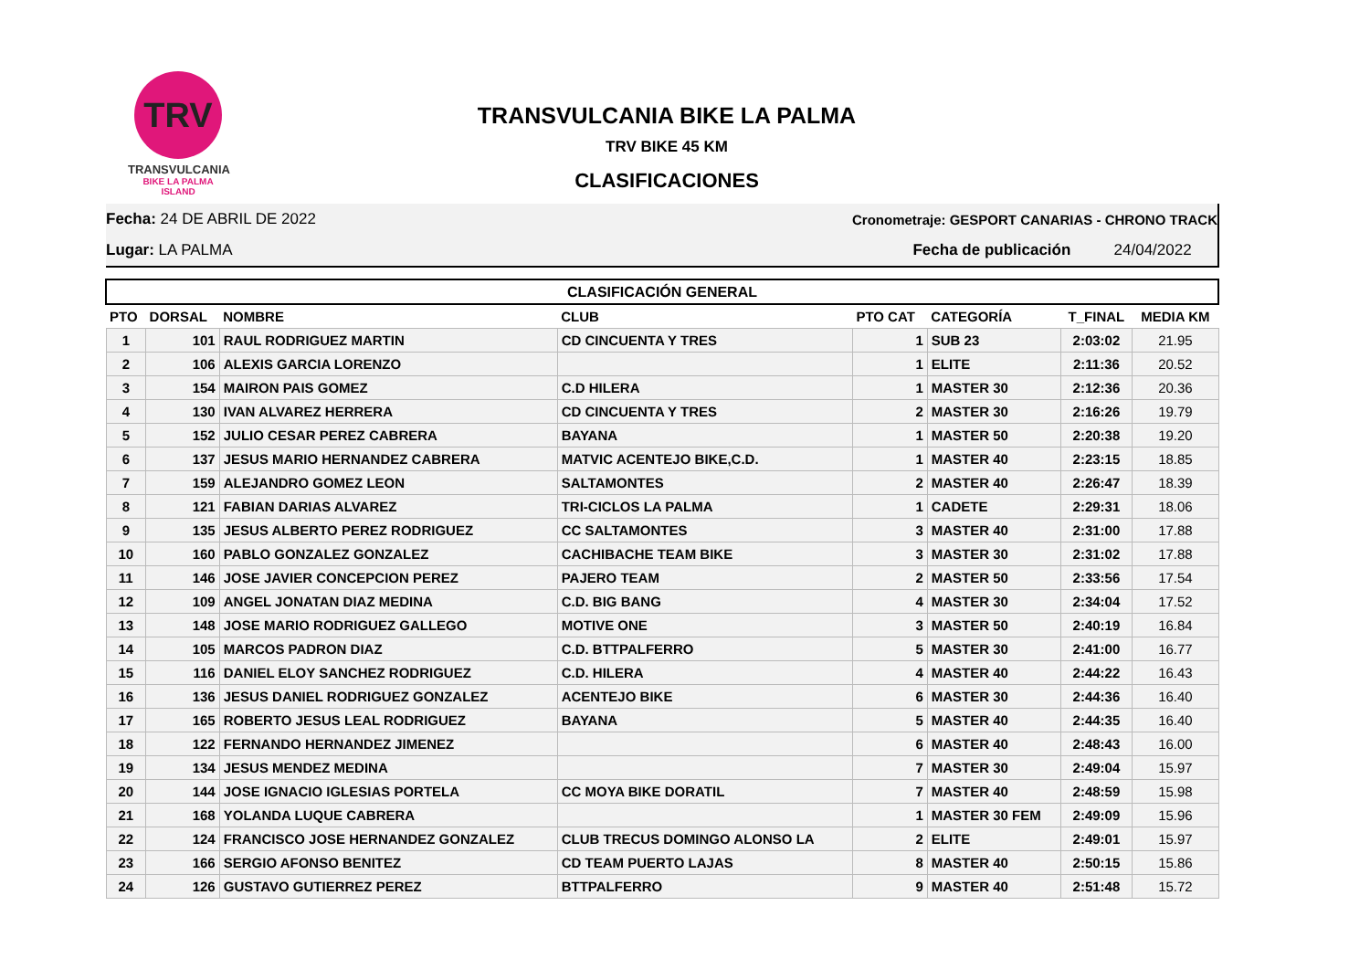TRV
TRANSVULCANIA
BIKE LA PALMA ISLAND
TRANSVULCANIA BIKE LA PALMA
TRV BIKE 45 KM
CLASIFICACIONES
Fecha: 24 DE ABRIL DE 2022 Cronometraje: GESPORT CANARIAS - CHRONO TRACK
Lugar: LA PALMA Fecha de publicación 24/04/2022
| CLASIFICACIÓN GENERAL | | | | | | | |
| --- | --- | --- | --- | --- | --- | --- | --- |
| PTO | DORSAL | NOMBRE | CLUB | PTO CAT | CATEGORÍA | T_FINAL | MEDIA KM |
| 1 | 101 | RAUL RODRIGUEZ MARTIN | CD CINCUENTA Y TRES | 1 | SUB 23 | 2:03:02 | 21.95 |
| 2 | 106 | ALEXIS GARCIA LORENZO | | 1 | ELITE | 2:11:36 | 20.52 |
| 3 | 154 | MAIRON PAIS GOMEZ | C.D HILERA | 1 | MASTER 30 | 2:12:36 | 20.36 |
| 4 | 130 | IVAN ALVAREZ HERRERA | CD CINCUENTA Y TRES | 2 | MASTER 30 | 2:16:26 | 19.79 |
| 5 | 152 | JULIO CESAR PEREZ CABRERA | BAYANA | 1 | MASTER 50 | 2:20:38 | 19.20 |
| 6 | 137 | JESUS MARIO HERNANDEZ CABRERA | MATVIC ACENTEJO BIKE,C.D. | 1 | MASTER 40 | 2:23:15 | 18.85 |
| 7 | 159 | ALEJANDRO GOMEZ LEON | SALTAMONTES | 2 | MASTER 40 | 2:26:47 | 18.39 |
| 8 | 121 | FABIAN DARIAS ALVAREZ | TRI-CICLOS LA PALMA | 1 | CADETE | 2:29:31 | 18.06 |
| 9 | 135 | JESUS ALBERTO PEREZ RODRIGUEZ | CC SALTAMONTES | 3 | MASTER 40 | 2:31:00 | 17.88 |
| 10 | 160 | PABLO GONZALEZ GONZALEZ | CACHIBACHE TEAM BIKE | 3 | MASTER 30 | 2:31:02 | 17.88 |
| 11 | 146 | JOSE JAVIER CONCEPCION PEREZ | PAJERO TEAM | 2 | MASTER 50 | 2:33:56 | 17.54 |
| 12 | 109 | ANGEL JONATAN DIAZ MEDINA | C.D. BIG BANG | 4 | MASTER 30 | 2:34:04 | 17.52 |
| 13 | 148 | JOSE MARIO RODRIGUEZ GALLEGO | MOTIVE ONE | 3 | MASTER 50 | 2:40:19 | 16.84 |
| 14 | 105 | MARCOS PADRON DIAZ | C.D. BTTPALFERRO | 5 | MASTER 30 | 2:41:00 | 16.77 |
| 15 | 116 | DANIEL ELOY SANCHEZ RODRIGUEZ | C.D. HILERA | 4 | MASTER 40 | 2:44:22 | 16.43 |
| 16 | 136 | JESUS DANIEL RODRIGUEZ GONZALEZ | ACENTEJO BIKE | 6 | MASTER 30 | 2:44:36 | 16.40 |
| 17 | 165 | ROBERTO JESUS LEAL RODRIGUEZ | BAYANA | 5 | MASTER 40 | 2:44:35 | 16.40 |
| 18 | 122 | FERNANDO HERNANDEZ JIMENEZ | | 6 | MASTER 40 | 2:48:43 | 16.00 |
| 19 | 134 | JESUS MENDEZ MEDINA | | 7 | MASTER 30 | 2:49:04 | 15.97 |
| 20 | 144 | JOSE IGNACIO IGLESIAS PORTELA | CC MOYA BIKE DORATIL | 7 | MASTER 40 | 2:48:59 | 15.98 |
| 21 | 168 | YOLANDA LUQUE CABRERA | | 1 | MASTER 30 FEM | 2:49:09 | 15.96 |
| 22 | 124 | FRANCISCO JOSE HERNANDEZ GONZALEZ | CLUB TRECUS DOMINGO ALONSO LA | 2 | ELITE | 2:49:01 | 15.97 |
| 23 | 166 | SERGIO AFONSO BENITEZ | CD TEAM PUERTO LAJAS | 8 | MASTER 40 | 2:50:15 | 15.86 |
| 24 | 126 | GUSTAVO GUTIERREZ PEREZ | BTTPALFERRO | 9 | MASTER 40 | 2:51:48 | 15.72 |